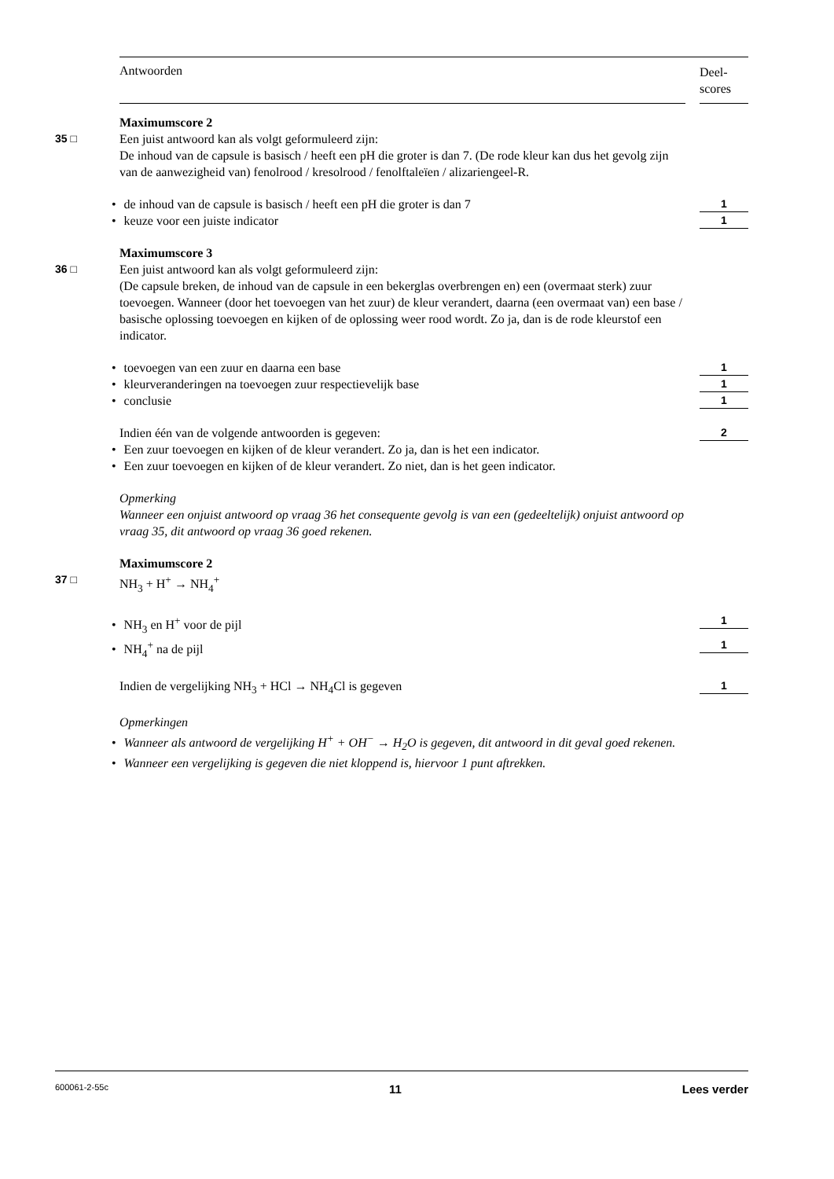Antwoorden
Deel-
scores
Maximumscore 2
35 □ Een juist antwoord kan als volgt geformuleerd zijn:
De inhoud van de capsule is basisch / heeft een pH die groter is dan 7. (De rode kleur kan dus het gevolg zijn van de aanwezigheid van) fenolrood / kresolrood / fenolftaleïen / alizariengeel-R.
•de inhoud van de capsule is basisch / heeft een pH die groter is dan 7
1
•keuze voor een juiste indicator
1
Maximumscore 3
36 □ Een juist antwoord kan als volgt geformuleerd zijn:
(De capsule breken, de inhoud van de capsule in een bekerglas overbrengen en) een (overmaat sterk) zuur toevoegen. Wanneer (door het toevoegen van het zuur) de kleur verandert, daarna (een overmaat van) een base / basische oplossing toevoegen en kijken of de oplossing weer rood wordt. Zo ja, dan is de rode kleurstof een indicator.
•toevoegen van een zuur en daarna een base
1
•kleurveranderingen na toevoegen zuur respectievelijk base
1
•conclusie
1
Indien één van de volgende antwoorden is gegeven:
2
•Een zuur toevoegen en kijken of de kleur verandert. Zo ja, dan is het een indicator.
•Een zuur toevoegen en kijken of de kleur verandert. Zo niet, dan is het geen indicator.
Opmerking
Wanneer een onjuist antwoord op vraag 36 het consequente gevolg is van een (gedeeltelijk) onjuist antwoord op vraag 35, dit antwoord op vraag 36 goed rekenen.
Maximumscore 2
37 □ NH<sub>3</sub> + H<sup>+</sup> → NH<sub>4</sub><sup>+</sup>
•NH<sub>3</sub> en H<sup>+</sup> voor de pijl
1
•NH<sub>4</sub><sup>+</sup> na de pijl
1
Indien de vergelijking NH<sub>3</sub> + HCl → NH<sub>4</sub>Cl is gegeven
1
Opmerkingen
•Wanneer als antwoord de vergelijking H<sup>+</sup> + OH<sup>−</sup> → H<sub>2</sub>O is gegeven, dit antwoord in dit geval goed rekenen.
•Wanneer een vergelijking is gegeven die niet kloppend is, hiervoor 1 punt aftrekken.
600061-2-55c 11 Lees verder